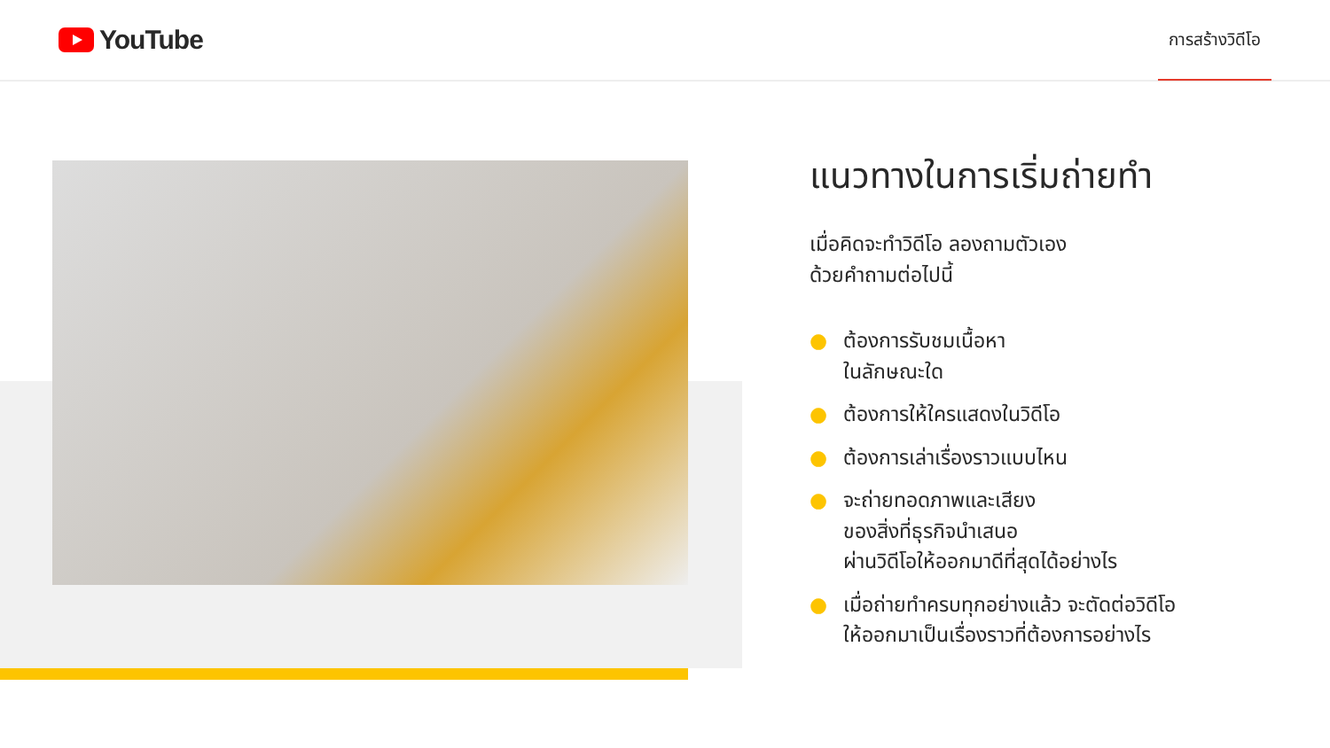YouTube
การสร้างวิดีโอ
แนวทางในการเริ่มถ่ายทำ
เมื่อคิดจะทำวิดีโอ ลองถามตัวเอง
ด้วยคำถามต่อไปนี้
● ต้องการรับชมเนื้อหา
ในลักษณะใด
● ต้องการให้ใครแสดงในวิดีโอ
● ต้องการเล่าเรื่องราวแบบไหน
● จะถ่ายทอดภาพและเสียง
ของสิ่งที่ธุรกิจนำเสนอ
ผ่านวิดีโอให้ออกมาดีที่สุดได้อย่างไร
● เมื่อถ่ายทำครบทุกอย่างแล้ว จะตัดต่อวิดีโอ
ให้ออกมาเป็นเรื่องราวที่ต้องการอย่างไร